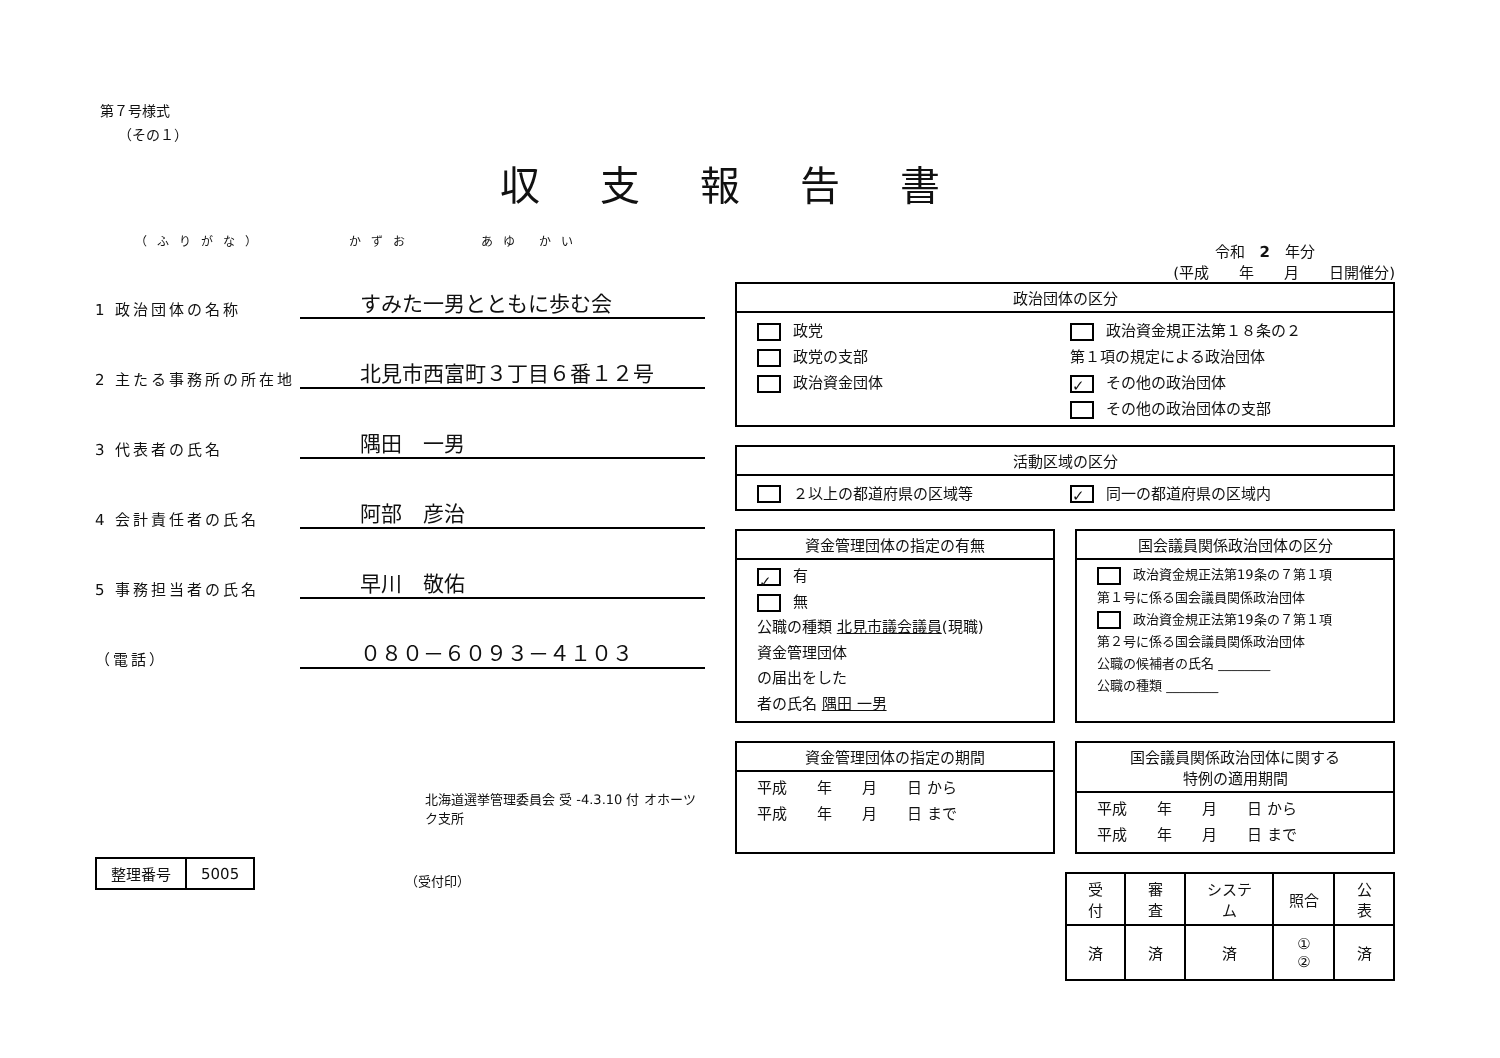第７号様式
（その１）
収支報告書
（ふりがな）　　　　かずお　　　あゆ かい
1 政治団体の名称
すみた一男とともに歩む会
2 主たる事務所の所在地
北見市西富町３丁目６番１２号
3 代表者の氏名
隅田　一男
4 会計責任者の氏名
阿部　彦治
5 事務担当者の氏名
早川　敬佑
（電話）
０８０－６０９３－４１０３
北海道選挙管理委員会 受 -4.3.10 付 オホーツク支所
| 整理番号 | 5005 |
（受付印）
令和　2　年分
(平成　　年　　月　　日開催分)
政治団体の区分
政党
政治資金規正法第１８条の２
政党の支部
第１項の規定による政治団体
政治資金団体
✓ その他の政治団体
その他の政治団体の支部
活動区域の区分
２以上の都道府県の区域等
✓ 同一の都道府県の区域内
資金管理団体の指定の有無
✓ 有
無
公職の種類 北見市議会議員(現職)
資金管理団体
の届出をした
者の氏名 隅田 一男
国会議員関係政治団体の区分
政治資金規正法第19条の７第１項
第１号に係る国会議員関係政治団体
政治資金規正法第19条の７第１項
第２号に係る国会議員関係政治団体
公職の候補者の氏名 ________
公職の種類 ________
資金管理団体の指定の期間
平成　　年　　月　　日 から
平成　　年　　月　　日 まで
国会議員関係政治団体に関する
特例の適用期間
平成　　年　　月　　日 から
平成　　年　　月　　日 まで
| 受付 | 審査 | システム | 照合 | 公表 |
| --- | --- | --- | --- | --- |
| 済 | 済 | 済 | ① ② | 済 |